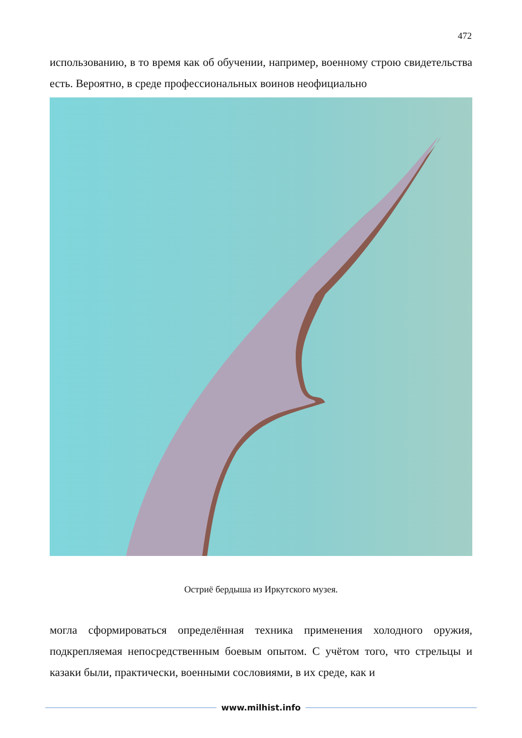472
использованию, в то время как об обучении, например, военному строю свидетельства есть. Вероятно, в среде профессиональных воинов неофициально
Остриё бердыша из Иркутского музея.
могла сформироваться определённая техника применения холодного оружия, подкрепляемая непосредственным боевым опытом. С учётом того, что стрельцы и казаки были, практически, военными сословиями, в их среде, как и
www.milhist.info